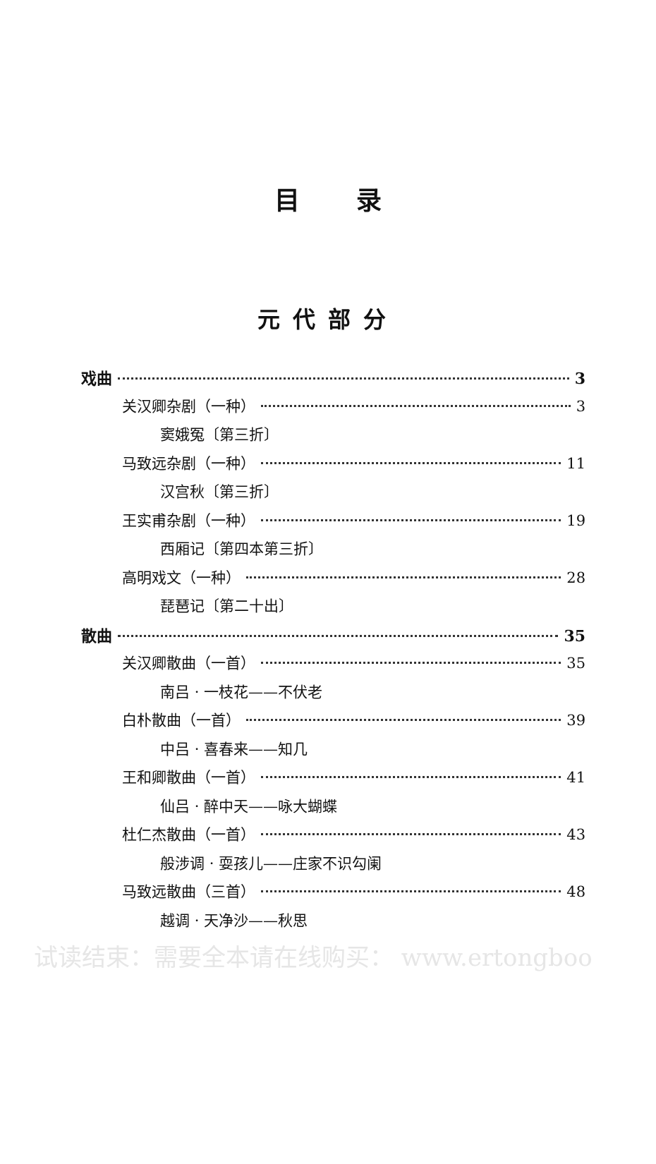目录
元代部分
戏曲 3
关汉卿杂剧（一种） 3
窦娥冤〔第三折〕
马致远杂剧（一种） 11
汉宫秋〔第三折〕
王实甫杂剧（一种） 19
西厢记〔第四本第三折〕
高明戏文（一种） 28
琵琶记〔第二十出〕
散曲 35
关汉卿散曲（一首） 35
南吕 · 一枝花——不伏老
白朴散曲（一首） 39
中吕 · 喜春来——知几
王和卿散曲（一首） 41
仙吕 · 醉中天——咏大蝴蝶
杜仁杰散曲（一首） 43
般涉调 · 耍孩儿——庄家不识勾阑
马致远散曲（三首） 48
越调 · 天净沙——秋思
试读结束：需要全本请在线购买： www.ertongboo